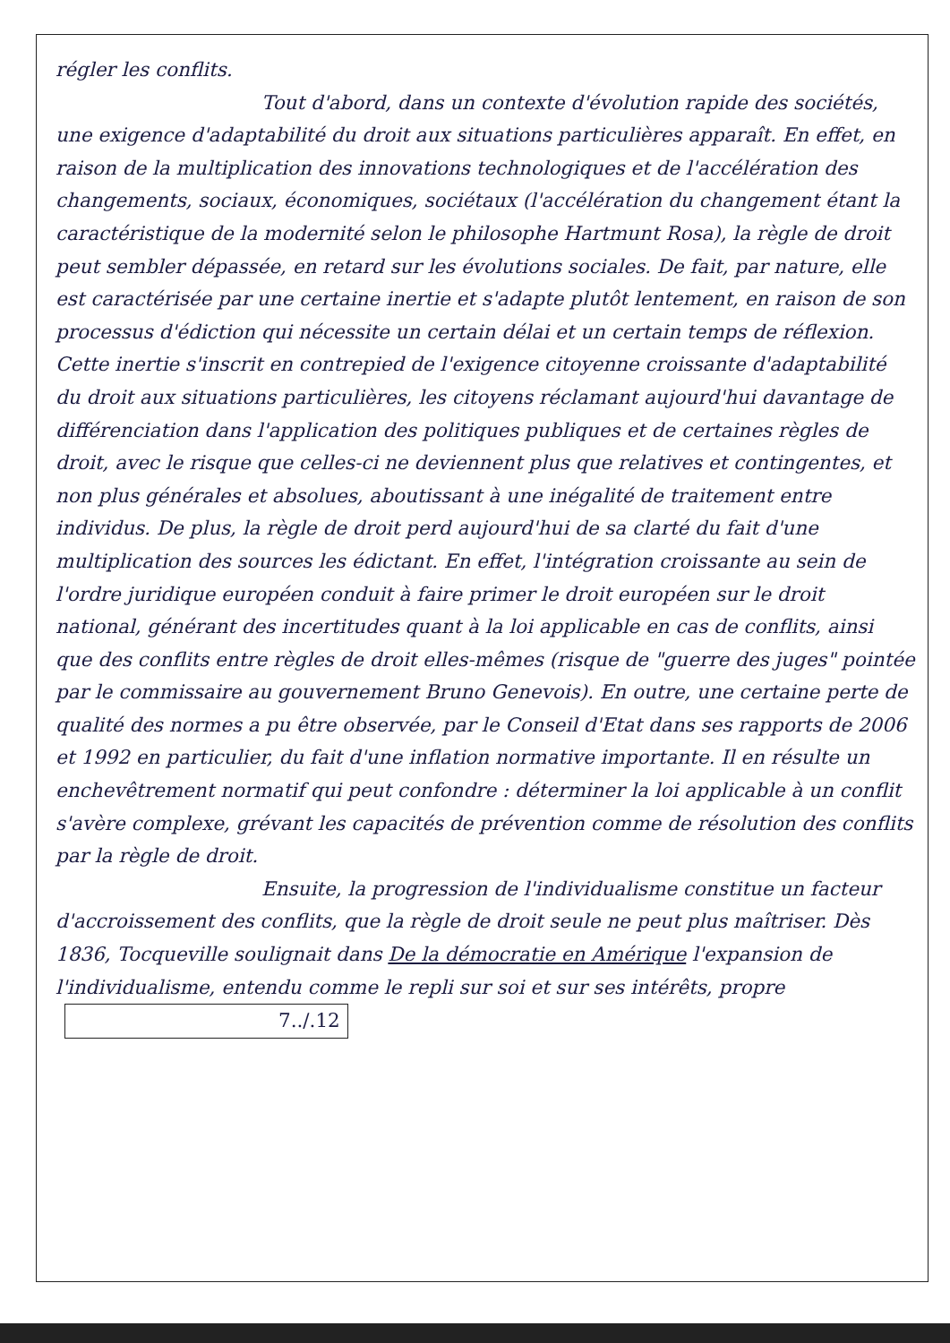régler les conflits.
Tout d'abord, dans un contexte d'évolution rapide des sociétés, une exigence d'adaptabilité du droit aux situations particulières apparaît. En effet, en raison de la multiplication des innovations technologiques et de l'accélération des changements, sociaux, économiques, sociétaux (l'accélération du changement étant la caractéristique de la modernité selon le philosophe Hartmunt Rosa), la règle de droit peut sembler dépassée, en retard sur les évolutions sociales. De fait, par nature, elle est caractérisée par une certaine inertie et s'adapte plutôt lentement, en raison de son processus d'édiction qui nécessite un certain délai et un certain temps de réflexion. Cette inertie s'inscrit en contrepied de l'exigence citoyenne croissante d'adaptabilité du droit aux situations particulières, les citoyens réclamant aujourd'hui davantage de différenciation dans l'application des politiques publiques et de certaines règles de droit, avec le risque que celles-ci ne deviennent plus que relatives et contingentes, et non plus générales et absolues, aboutissant à une inégalité de traitement entre individus. De plus, la règle de droit perd aujourd'hui de sa clarté du fait d'une multiplication des sources les édictant. En effet, l'intégration croissante au sein de l'ordre juridique européen conduit à faire primer le droit européen sur le droit national, générant des incertitudes quant à la loi applicable en cas de conflits, ainsi que des conflits entre règles de droit elles-mêmes (risque de "guerre des juges" pointée par le commissaire au gouvernement Bruno Genevois). En outre, une certaine perte de qualité des normes a pu être observée, par le Conseil d'Etat dans ses rapports de 2006 et 1992 en particulier, du fait d'une inflation normative importante. Il en résulte un enchevêtrement normatif qui peut confondre : déterminer la loi applicable à un conflit s'avère complexe, grévant les capacités de prévention comme de résolution des conflits par la règle de droit.
Ensuite, la progression de l'individualisme constitue un facteur d'accroissement des conflits, que la règle de droit seule ne peut plus maîtriser. Dès 1836, Tocqueville soulignait dans De la démocratie en Amérique l'expansion de l'individualisme, entendu comme le repli sur soi et sur ses intérêts, propre 7../.12